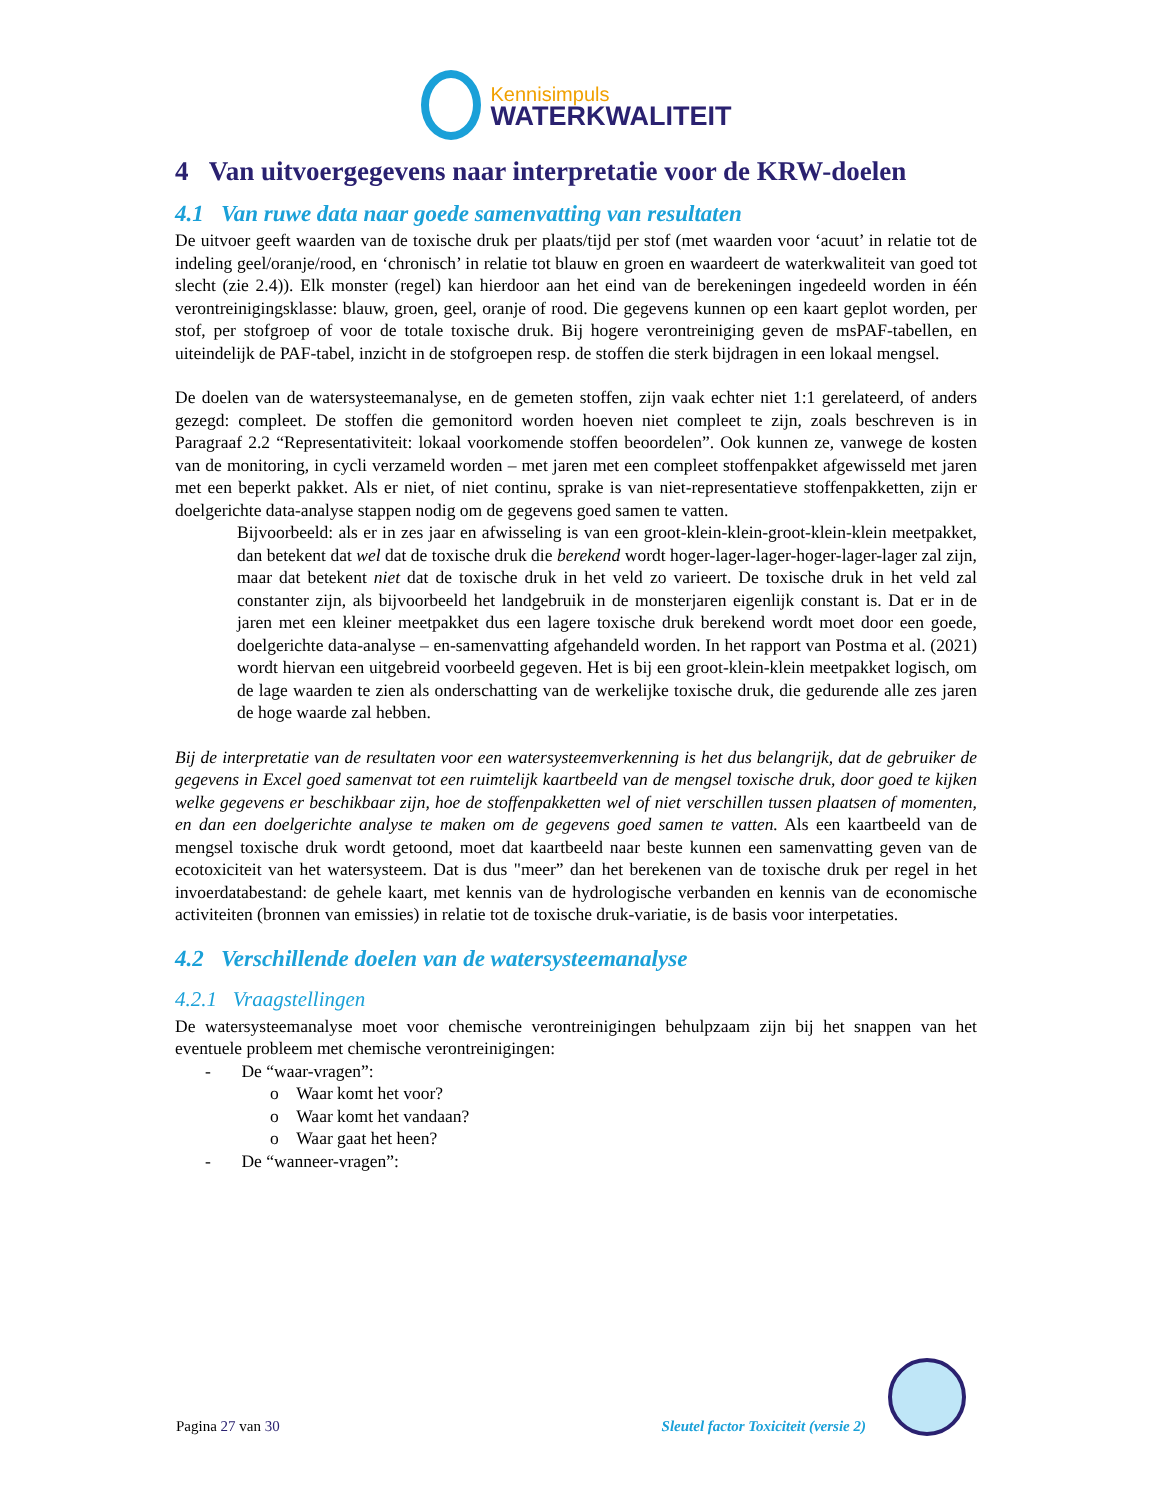Kennisimpuls
WATERKWALITEIT
4 Van uitvoergegevens naar interpretatie voor de KRW-doelen
4.1 Van ruwe data naar goede samenvatting van resultaten
De uitvoer geeft waarden van de toxische druk per plaats/tijd per stof (met waarden voor ‘acuut’ in relatie tot de indeling geel/oranje/rood, en ‘chronisch’ in relatie tot blauw en groen en waardeert de waterkwaliteit van goed tot slecht (zie 2.4)). Elk monster (regel) kan hierdoor aan het eind van de berekeningen ingedeeld worden in één verontreinigingsklasse: blauw, groen, geel, oranje of rood. Die gegevens kunnen op een kaart geplot worden, per stof, per stofgroep of voor de totale toxische druk. Bij hogere verontreiniging geven de msPAF-tabellen, en uiteindelijk de PAF-tabel, inzicht in de stofgroepen resp. de stoffen die sterk bijdragen in een lokaal mengsel.
De doelen van de watersysteemanalyse, en de gemeten stoffen, zijn vaak echter niet 1:1 gerelateerd, of anders gezegd: compleet. De stoffen die gemonitord worden hoeven niet compleet te zijn, zoals beschreven is in Paragraaf 2.2 “Representativiteit: lokaal voorkomende stoffen beoordelen”. Ook kunnen ze, vanwege de kosten van de monitoring, in cycli verzameld worden – met jaren met een compleet stoffenpakket afgewisseld met jaren met een beperkt pakket. Als er niet, of niet continu, sprake is van niet-representatieve stoffenpakketten, zijn er doelgerichte data-analyse stappen nodig om de gegevens goed samen te vatten.
Bijvoorbeeld: als er in zes jaar en afwisseling is van een groot-klein-klein-groot-klein-klein meetpakket, dan betekent dat wel dat de toxische druk die berekend wordt hoger-lager-lager-hoger-lager-lager zal zijn, maar dat betekent niet dat de toxische druk in het veld zo varieert. De toxische druk in het veld zal constanter zijn, als bijvoorbeeld het landgebruik in de monsterjaren eigenlijk constant is. Dat er in de jaren met een kleiner meetpakket dus een lagere toxische druk berekend wordt moet door een goede, doelgerichte data-analyse – en-samenvatting afgehandeld worden. In het rapport van Postma et al. (2021) wordt hiervan een uitgebreid voorbeeld gegeven. Het is bij een groot-klein-klein meetpakket logisch, om de lage waarden te zien als onderschatting van de werkelijke toxische druk, die gedurende alle zes jaren de hoge waarde zal hebben.
Bij de interpretatie van de resultaten voor een watersysteemverkenning is het dus belangrijk, dat de gebruiker de gegevens in Excel goed samenvat tot een ruimtelijk kaartbeeld van de mengsel toxische druk, door goed te kijken welke gegevens er beschikbaar zijn, hoe de stoffenpakketten wel of niet verschillen tussen plaatsen of momenten, en dan een doelgerichte analyse te maken om de gegevens goed samen te vatten. Als een kaartbeeld van de mengsel toxische druk wordt getoond, moet dat kaartbeeld naar beste kunnen een samenvatting geven van de ecotoxiciteit van het watersysteem. Dat is dus "meer” dan het berekenen van de toxische druk per regel in het invoerdatabestand: de gehele kaart, met kennis van de hydrologische verbanden en kennis van de economische activiteiten (bronnen van emissies) in relatie tot de toxische druk-variatie, is de basis voor interpetaties.
4.2 Verschillende doelen van de watersysteemanalyse
4.2.1 Vraagstellingen
De watersysteemanalyse moet voor chemische verontreinigingen behulpzaam zijn bij het snappen van het eventuele probleem met chemische verontreinigingen:
- De “waar-vragen”:
o Waar komt het voor?
o Waar komt het vandaan?
o Waar gaat het heen?
- De “wanneer-vragen”:
Pagina 27 van 30 Sleutel factor Toxiciteit (versie 2)